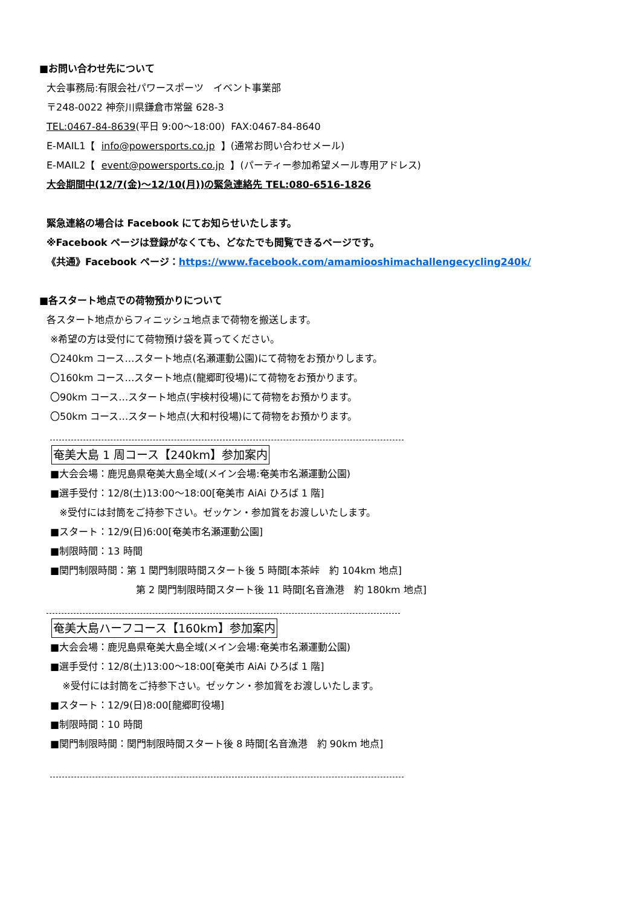■お問い合わせ先について
大会事務局:有限会社パワースポーツ　イベント事業部
〒248-0022 神奈川県鎌倉市常盤 628-3
TEL:0467-84-8639(平日 9:00～18:00) FAX:0467-84-8640
E-MAIL1【 info@powersports.co.jp 】(通常お問い合わせメール)
E-MAIL2【 event@powersports.co.jp 】(パーティー参加希望メール専用アドレス)
大会期間中(12/7(金)～12/10(月))の緊急連絡先 TEL:080-6516-1826
緊急連絡の場合は Facebook にてお知らせいたします。
※Facebook ページは登録がなくても、どなたでも閲覧できるページです。
《共通》Facebook ページ：https://www.facebook.com/amamiooshimachallengecycling240k/
■各スタート地点での荷物預かりについて
各スタート地点からフィニッシュ地点まで荷物を搬送します。
※希望の方は受付にて荷物預け袋を貰ってください。
〇240km コース…スタート地点(名瀬運動公園)にて荷物をお預かりします。
〇160km コース…スタート地点(龍郷町役場)にて荷物をお預かります。
〇90km コース…スタート地点(宇検村役場)にて荷物をお預かります。
〇50km コース…スタート地点(大和村役場)にて荷物をお預かります。
奄美大島 1 周コース【240km】参加案内
■大会会場：鹿児島県奄美大島全域(メイン会場:奄美市名瀬運動公園)
■選手受付：12/8(土)13:00～18:00[奄美市 AiAi ひろば 1 階]
※受付には封筒をご持参下さい。ゼッケン・参加賞をお渡しいたします。
■スタート：12/9(日)6:00[奄美市名瀬運動公園]
■制限時間：13 時間
■関門制限時間：第 1 関門制限時間スタート後 5 時間[本茶峠　約 104km 地点]
第 2 関門制限時間スタート後 11 時間[名音漁港　約 180km 地点]
奄美大島ハーフコース【160km】参加案内
■大会会場：鹿児島県奄美大島全域(メイン会場:奄美市名瀬運動公園)
■選手受付：12/8(土)13:00～18:00[奄美市 AiAi ひろば 1 階]
※受付には封筒をご持参下さい。ゼッケン・参加賞をお渡しいたします。
■スタート：12/9(日)8:00[龍郷町役場]
■制限時間：10 時間
■関門制限時間：関門制限時間スタート後 8 時間[名音漁港　約 90km 地点]